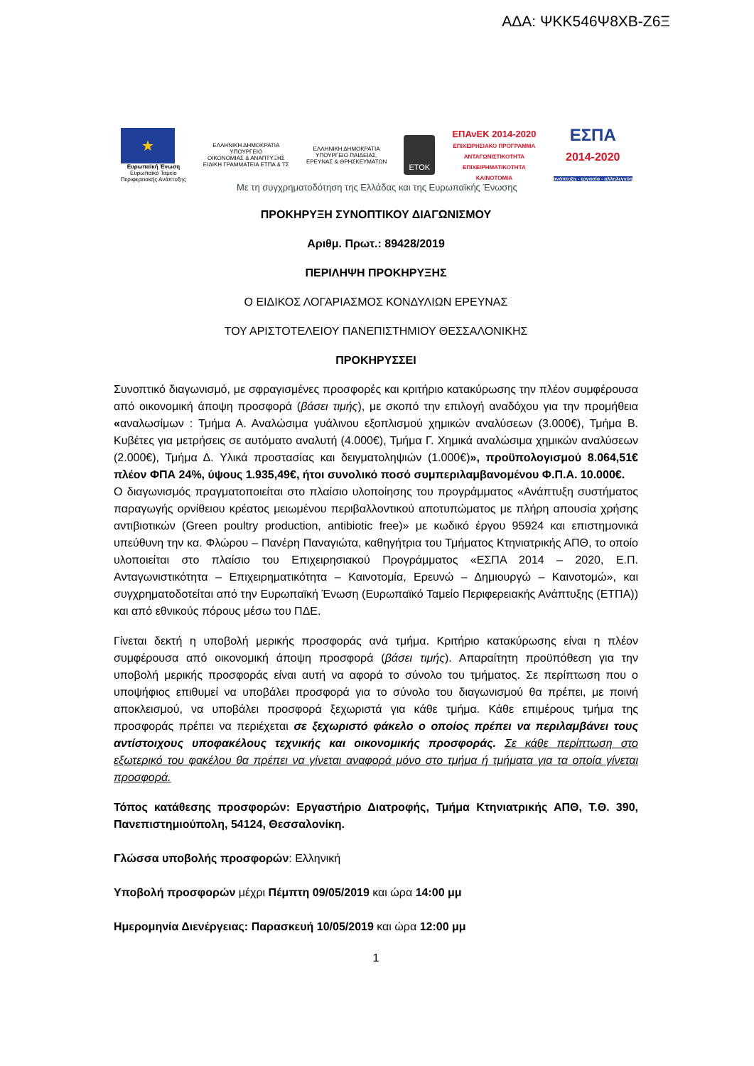ΑΔΑ: ΨΚΚ546Ψ8ΧΒ-Ζ6Ξ
★
Ευρωπαϊκή Ένωση
Ευρωπαϊκό Ταμείο
Περιφερειακής Ανάπτυξης
ΕΛΛΗΝΙΚΗ ΔΗΜΟΚΡΑΤΙΑ
ΥΠΟΥΡΓΕΙΟ
ΟΙΚΟΝΟΜΙΑΣ & ΑΝΑΠΤΥΞΗΣ
ΕΙΔΙΚΗ ΓΡΑΜΜΑΤΕΙΑ ΕΤΠΑ & ΤΣ
ΕΛΛΗΝΙΚΗ ΔΗΜΟΚΡΑΤΙΑ
ΥΠΟΥΡΓΕΙΟ ΠΑΙΔΕΙΑΣ,
ΕΡΕΥΝΑΣ & ΘΡΗΣΚΕΥΜΑΤΩΝ
ΕΤΟΚ
ΕΠΑνΕΚ 2014-2020
ΕΠΙΧΕΙΡΗΣΙΑΚΟ ΠΡΟΓΡΑΜΜΑ
ΑΝΤΑΓΩΝΙΣΤΙΚΟΤΗΤΑ
ΕΠΙΧΕΙΡΗΜΑΤΙΚΟΤΗΤΑ
ΚΑΙΝΟΤΟΜΙΑ
ΕΣΠΑ
2014-2020
ανάπτυξη - εργασία - αλληλεγγύη
Με τη συγχρηματοδότηση της Ελλάδας και της Ευρωπαϊκής Ένωσης
ΠΡΟΚΗΡΥΞΗ ΣΥΝΟΠΤΙΚΟΥ ΔΙΑΓΩΝΙΣΜΟΥ
Αριθμ. Πρωτ.: 89428/2019
ΠΕΡΙΛΗΨΗ ΠΡΟΚΗΡΥΞΗΣ
Ο ΕΙΔΙΚΟΣ ΛΟΓΑΡΙΑΣΜΟΣ ΚΟΝΔΥΛΙΩΝ ΕΡΕΥΝΑΣ
ΤΟΥ ΑΡΙΣΤΟΤΕΛΕΙΟΥ ΠΑΝΕΠΙΣΤΗΜΙΟΥ ΘΕΣΣΑΛΟΝΙΚΗΣ
ΠΡΟΚΗΡΥΣΣΕΙ
Συνοπτικό διαγωνισμό, με σφραγισμένες προσφορές και κριτήριο κατακύρωσης την πλέον συμφέρουσα από οικονομική άποψη προσφορά (βάσει τιμής), με σκοπό την επιλογή αναδόχου για την προμήθεια «αναλωσίμων : Τμήμα Α. Αναλώσιμα γυάλινου εξοπλισμού χημικών αναλύσεων (3.000€), Τμήμα Β. Κυβέτες για μετρήσεις σε αυτόματο αναλυτή (4.000€), Τμήμα Γ. Χημικά αναλώσιμα χημικών αναλύσεων (2.000€), Τμήμα Δ. Υλικά προστασίας και δειγματοληψιών (1.000€)», προϋπολογισμού 8.064,51€ πλέον ΦΠΑ 24%, ύψους 1.935,49€, ήτοι συνολικό ποσό συμπεριλαμβανομένου Φ.Π.Α. 10.000€.
Ο διαγωνισμός πραγματοποιείται στο πλαίσιο υλοποίησης του προγράμματος «Ανάπτυξη συστήματος παραγωγής ορνίθειου κρέατος μειωμένου περιβαλλοντικού αποτυπώματος με πλήρη απουσία χρήσης αντιβιοτικών (Green poultry production, antibiotic free)» με κωδικό έργου 95924 και επιστημονικά υπεύθυνη την κα. Φλώρου – Πανέρη Παναγιώτα, καθηγήτρια του Τμήματος Κτηνιατρικής ΑΠΘ, το οποίο υλοποιείται στο πλαίσιο του Επιχειρησιακού Προγράμματος «ΕΣΠΑ 2014 – 2020, Ε.Π. Ανταγωνιστικότητα – Επιχειρηματικότητα – Καινοτομία, Ερευνώ – Δημιουργώ – Καινοτομώ», και συγχρηματοδοτείται από την Ευρωπαϊκή Ένωση (Ευρωπαϊκό Ταμείο Περιφερειακής Ανάπτυξης (ΕΤΠΑ)) και από εθνικούς πόρους μέσω του ΠΔΕ.
Γίνεται δεκτή η υποβολή μερικής προσφοράς ανά τμήμα. Κριτήριο κατακύρωσης είναι η πλέον συμφέρουσα από οικονομική άποψη προσφορά (βάσει τιμής). Απαραίτητη προϋπόθεση για την υποβολή μερικής προσφοράς είναι αυτή να αφορά το σύνολο του τμήματος. Σε περίπτωση που ο υποψήφιος επιθυμεί να υποβάλει προσφορά για το σύνολο του διαγωνισμού θα πρέπει, με ποινή αποκλεισμού, να υποβάλει προσφορά ξεχωριστά για κάθε τμήμα. Κάθε επιμέρους τμήμα της προσφοράς πρέπει να περιέχεται σε ξεχωριστό φάκελο ο οποίος πρέπει να περιλαμβάνει τους αντίστοιχους υποφακέλους τεχνικής και οικονομικής προσφοράς. Σε κάθε περίπτωση στο εξωτερικό του φακέλου θα πρέπει να γίνεται αναφορά μόνο στο τμήμα ή τμήματα για τα οποία γίνεται προσφορά.
Τόπος κατάθεσης προσφορών: Εργαστήριο Διατροφής, Τμήμα Κτηνιατρικής ΑΠΘ, Τ.Θ. 390, Πανεπιστημιούπολη, 54124, Θεσσαλονίκη.
Γλώσσα υποβολής προσφορών: Ελληνική
Υποβολή προσφορών μέχρι Πέμπτη 09/05/2019 και ώρα 14:00 μμ
Ημερομηνία Διενέργειας: Παρασκευή 10/05/2019 και ώρα 12:00 μμ
1